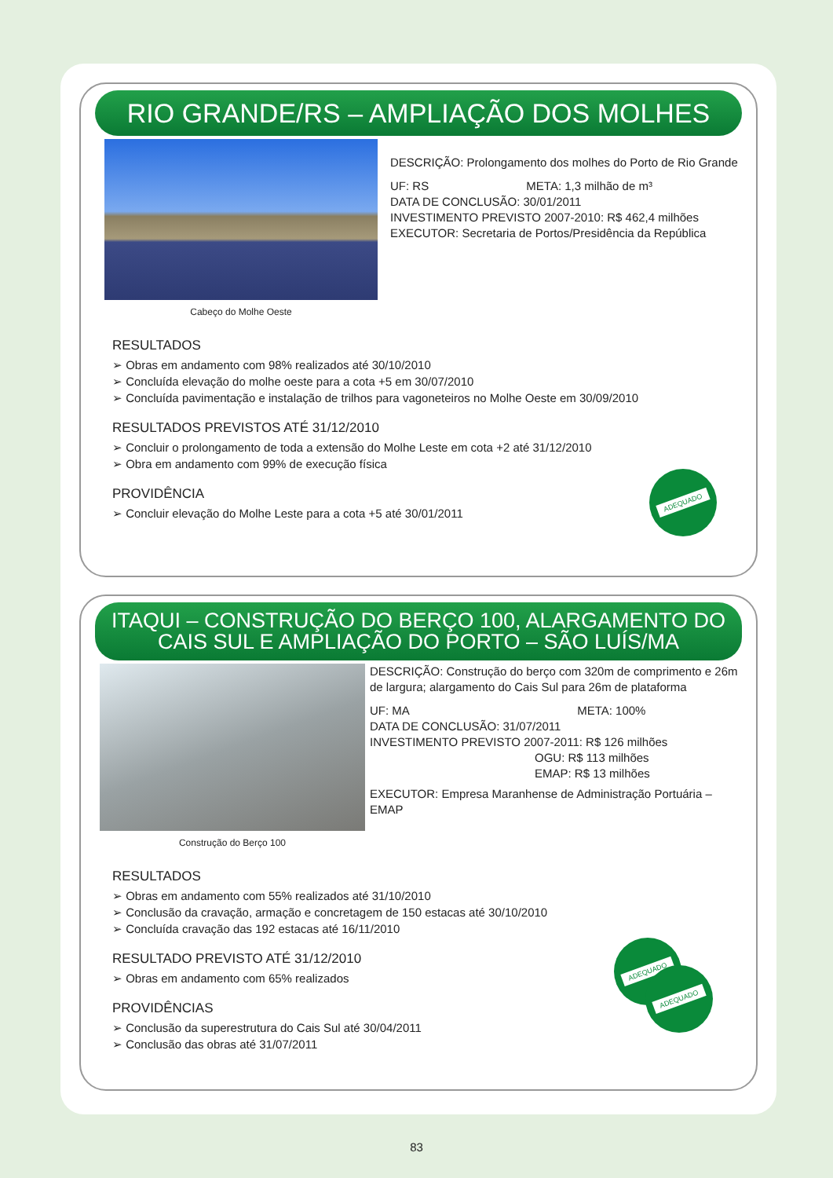RIO GRANDE/RS – AMPLIAÇÃO DOS MOLHES
Cabeço do Molhe Oeste
DESCRIÇÃO: Prolongamento dos molhes do Porto de Rio Grande
UF: RS META: 1,3 milhão de m³
DATA DE CONCLUSÃO: 30/01/2011
INVESTIMENTO PREVISTO 2007-2010: R$ 462,4 milhões
EXECUTOR: Secretaria de Portos/Presidência da República
RESULTADOS
➢ Obras em andamento com 98% realizados até 30/10/2010
➢ Concluída elevação do molhe oeste para a cota +5 em 30/07/2010
➢ Concluída pavimentação e instalação de trilhos para vagoneteiros no Molhe Oeste em 30/09/2010
RESULTADOS PREVISTOS ATÉ 31/12/2010
➢ Concluir o prolongamento de toda a extensão do Molhe Leste em cota +2 até 31/12/2010
➢ Obra em andamento com 99% de execução física
PROVIDÊNCIA
➢ Concluir elevação do Molhe Leste para a cota +5 até 30/01/2011
ADEQUADO
ITAQUI – CONSTRUÇÃO DO BERÇO 100, ALARGAMENTO DO
CAIS SUL E AMPLIAÇÃO DO PORTO – SÃO LUÍS/MA
Construção do Berço 100
DESCRIÇÃO: Construção do berço com 320m de comprimento e 26m de largura; alargamento do Cais Sul para 26m de plataforma
UF: MA META: 100%
DATA DE CONCLUSÃO: 31/07/2011
INVESTIMENTO PREVISTO 2007-2011: R$ 126 milhões
OGU: R$ 113 milhões
EMAP: R$ 13 milhões
EXECUTOR: Empresa Maranhense de Administração Portuária – EMAP
RESULTADOS
➢ Obras em andamento com 55% realizados até 31/10/2010
➢ Conclusão da cravação, armação e concretagem de 150 estacas até 30/10/2010
➢ Concluída cravação das 192 estacas até 16/11/2010
RESULTADO PREVISTO ATÉ 31/12/2010
➢ Obras em andamento com 65% realizados
PROVIDÊNCIAS
➢ Conclusão da superestrutura do Cais Sul até 30/04/2011
➢ Conclusão das obras até 31/07/2011
ADEQUADO
ADEQUADO
83